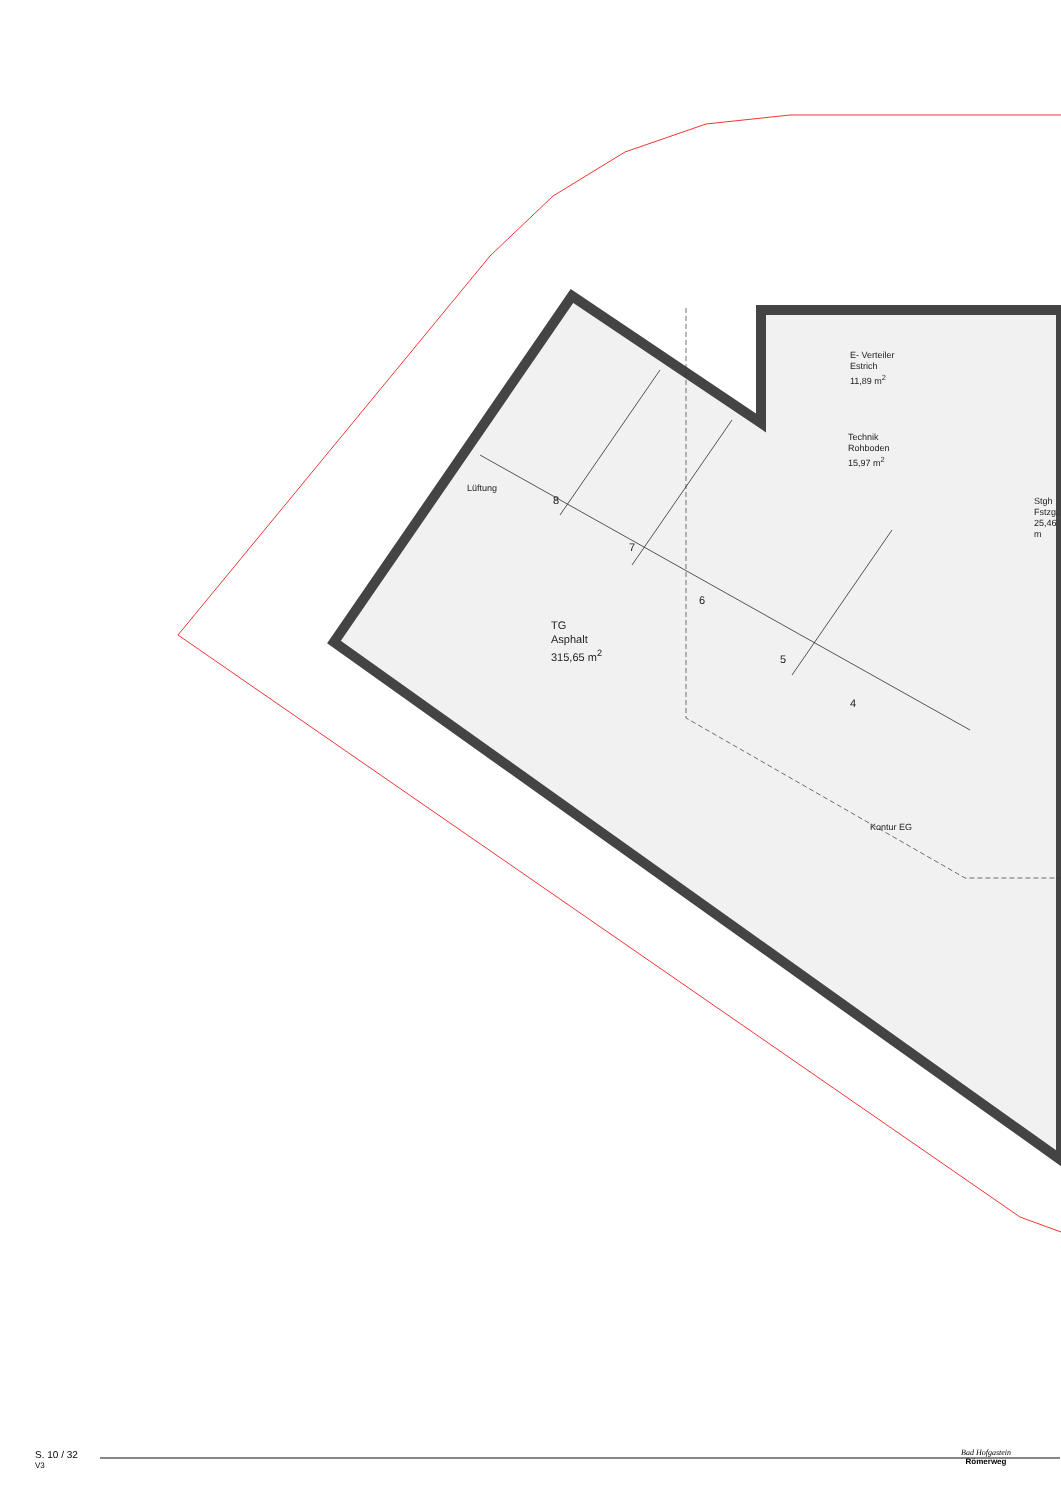E- Verteiler
Estrich
11,89 m<sup>2</sup>
Technik
Rohboden
15,97 m<sup>2</sup>
Stgh
Fstzg.
25,46 m
TG
Asphalt
315,65 m<sup>2</sup>
Lüftung
8
7
6
5
4
Kontur EG
S. 10 / 32
V3
Bad Hofgastein
Römerweg